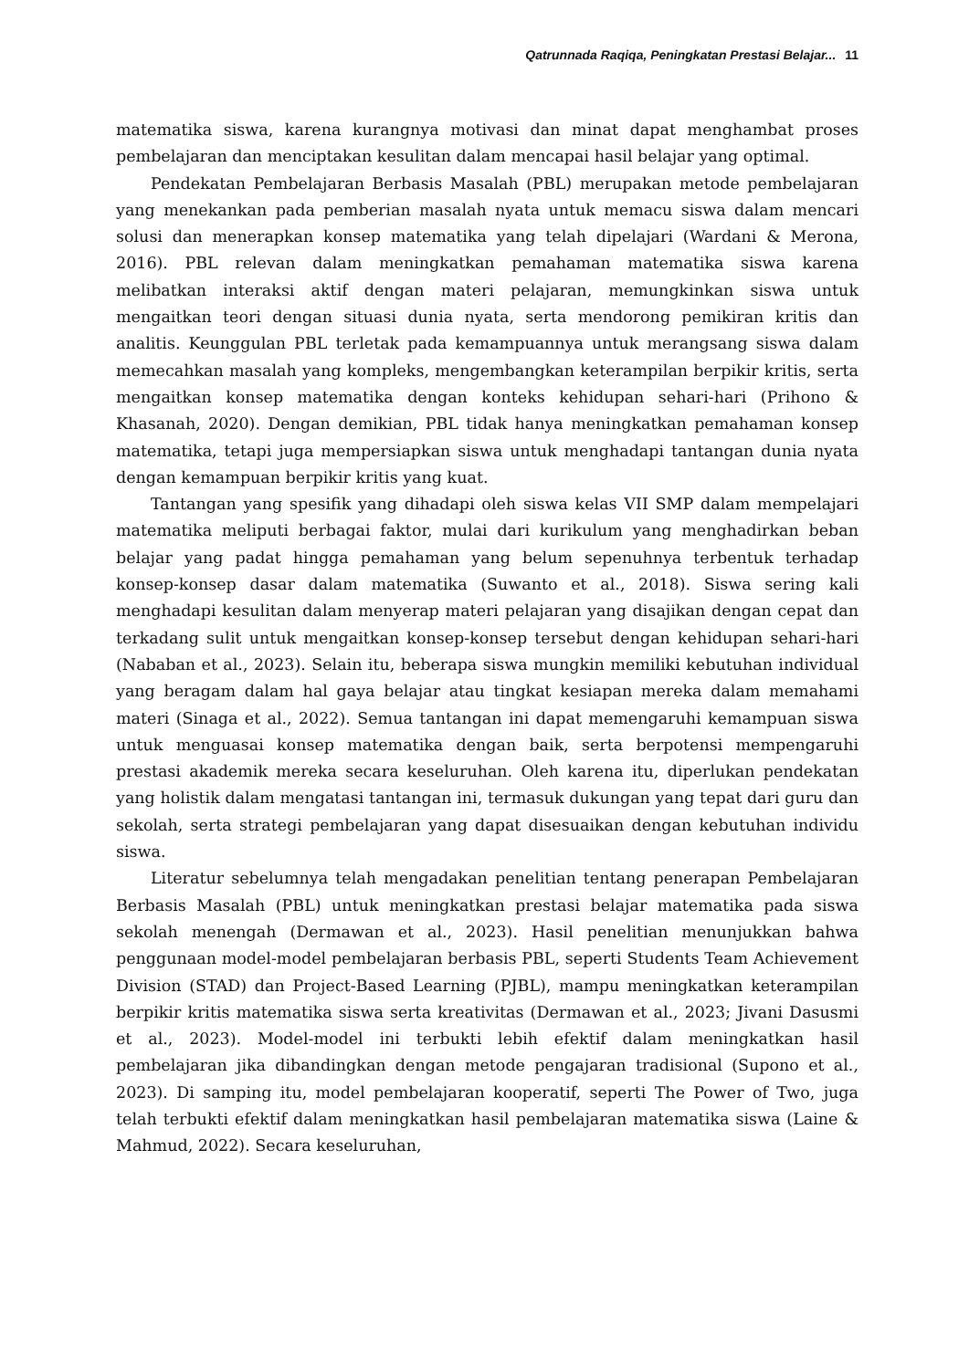Qatrunnada Raqiqa, Peningkatan Prestasi Belajar... 11
matematika siswa, karena kurangnya motivasi dan minat dapat menghambat proses pembelajaran dan menciptakan kesulitan dalam mencapai hasil belajar yang optimal.
Pendekatan Pembelajaran Berbasis Masalah (PBL) merupakan metode pembelajaran yang menekankan pada pemberian masalah nyata untuk memacu siswa dalam mencari solusi dan menerapkan konsep matematika yang telah dipelajari (Wardani & Merona, 2016). PBL relevan dalam meningkatkan pemahaman matematika siswa karena melibatkan interaksi aktif dengan materi pelajaran, memungkinkan siswa untuk mengaitkan teori dengan situasi dunia nyata, serta mendorong pemikiran kritis dan analitis. Keunggulan PBL terletak pada kemampuannya untuk merangsang siswa dalam memecahkan masalah yang kompleks, mengembangkan keterampilan berpikir kritis, serta mengaitkan konsep matematika dengan konteks kehidupan sehari-hari (Prihono & Khasanah, 2020). Dengan demikian, PBL tidak hanya meningkatkan pemahaman konsep matematika, tetapi juga mempersiapkan siswa untuk menghadapi tantangan dunia nyata dengan kemampuan berpikir kritis yang kuat.
Tantangan yang spesifik yang dihadapi oleh siswa kelas VII SMP dalam mempelajari matematika meliputi berbagai faktor, mulai dari kurikulum yang menghadirkan beban belajar yang padat hingga pemahaman yang belum sepenuhnya terbentuk terhadap konsep-konsep dasar dalam matematika (Suwanto et al., 2018). Siswa sering kali menghadapi kesulitan dalam menyerap materi pelajaran yang disajikan dengan cepat dan terkadang sulit untuk mengaitkan konsep-konsep tersebut dengan kehidupan sehari-hari (Nababan et al., 2023). Selain itu, beberapa siswa mungkin memiliki kebutuhan individual yang beragam dalam hal gaya belajar atau tingkat kesiapan mereka dalam memahami materi (Sinaga et al., 2022). Semua tantangan ini dapat memengaruhi kemampuan siswa untuk menguasai konsep matematika dengan baik, serta berpotensi mempengaruhi prestasi akademik mereka secara keseluruhan. Oleh karena itu, diperlukan pendekatan yang holistik dalam mengatasi tantangan ini, termasuk dukungan yang tepat dari guru dan sekolah, serta strategi pembelajaran yang dapat disesuaikan dengan kebutuhan individu siswa.
Literatur sebelumnya telah mengadakan penelitian tentang penerapan Pembelajaran Berbasis Masalah (PBL) untuk meningkatkan prestasi belajar matematika pada siswa sekolah menengah (Dermawan et al., 2023). Hasil penelitian menunjukkan bahwa penggunaan model-model pembelajaran berbasis PBL, seperti Students Team Achievement Division (STAD) dan Project-Based Learning (PJBL), mampu meningkatkan keterampilan berpikir kritis matematika siswa serta kreativitas (Dermawan et al., 2023; Jivani Dasusmi et al., 2023). Model-model ini terbukti lebih efektif dalam meningkatkan hasil pembelajaran jika dibandingkan dengan metode pengajaran tradisional (Supono et al., 2023). Di samping itu, model pembelajaran kooperatif, seperti The Power of Two, juga telah terbukti efektif dalam meningkatkan hasil pembelajaran matematika siswa (Laine & Mahmud, 2022). Secara keseluruhan,